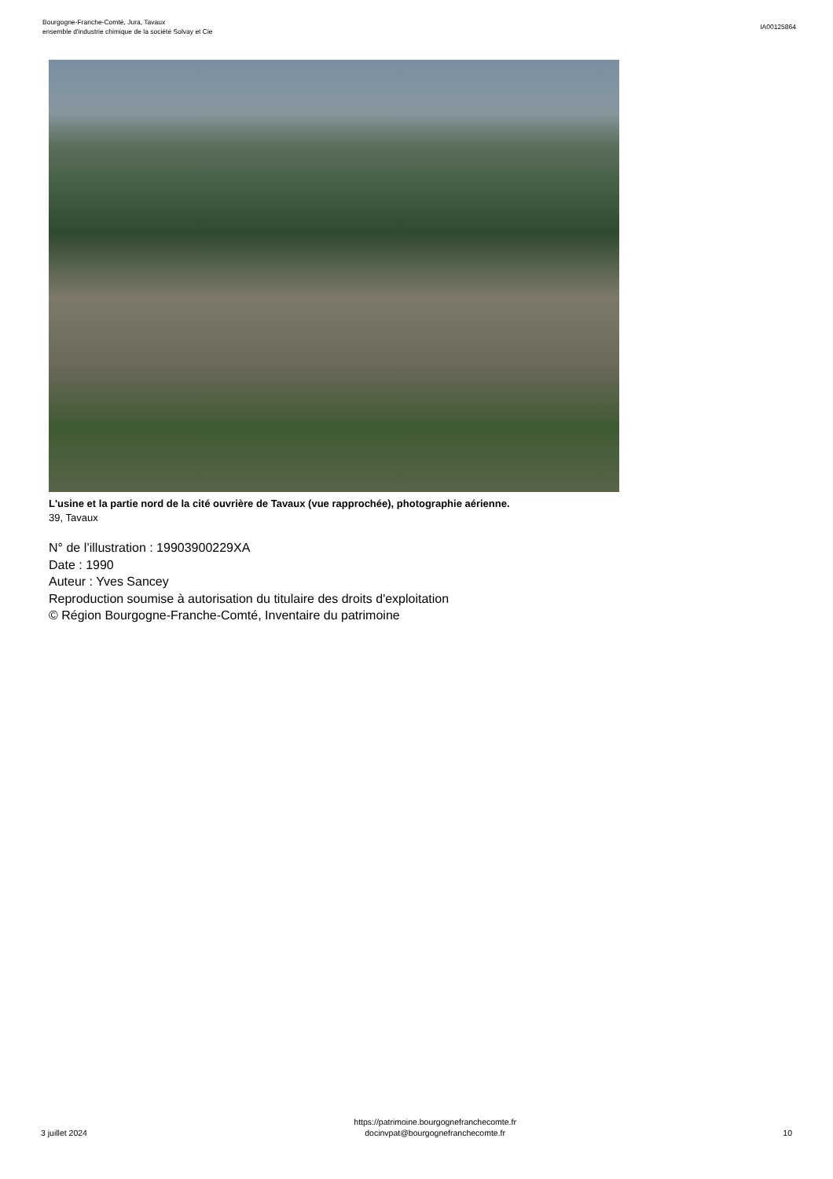Bourgogne-Franche-Comté, Jura, Tavaux
ensemble d'industrie chimique de la société Solvay et Cie
IA00125864
L'usine et la partie nord de la cité ouvrière de Tavaux (vue rapprochée), photographie aérienne.
39, Tavaux
N° de l’illustration : 19903900229XA
Date : 1990
Auteur : Yves Sancey
Reproduction soumise à autorisation du titulaire des droits d'exploitation
© Région Bourgogne-Franche-Comté, Inventaire du patrimoine
3 juillet 2024
https://patrimoine.bourgognefranchecomte.fr
docinvpat@bourgognefranchecomte.fr
10